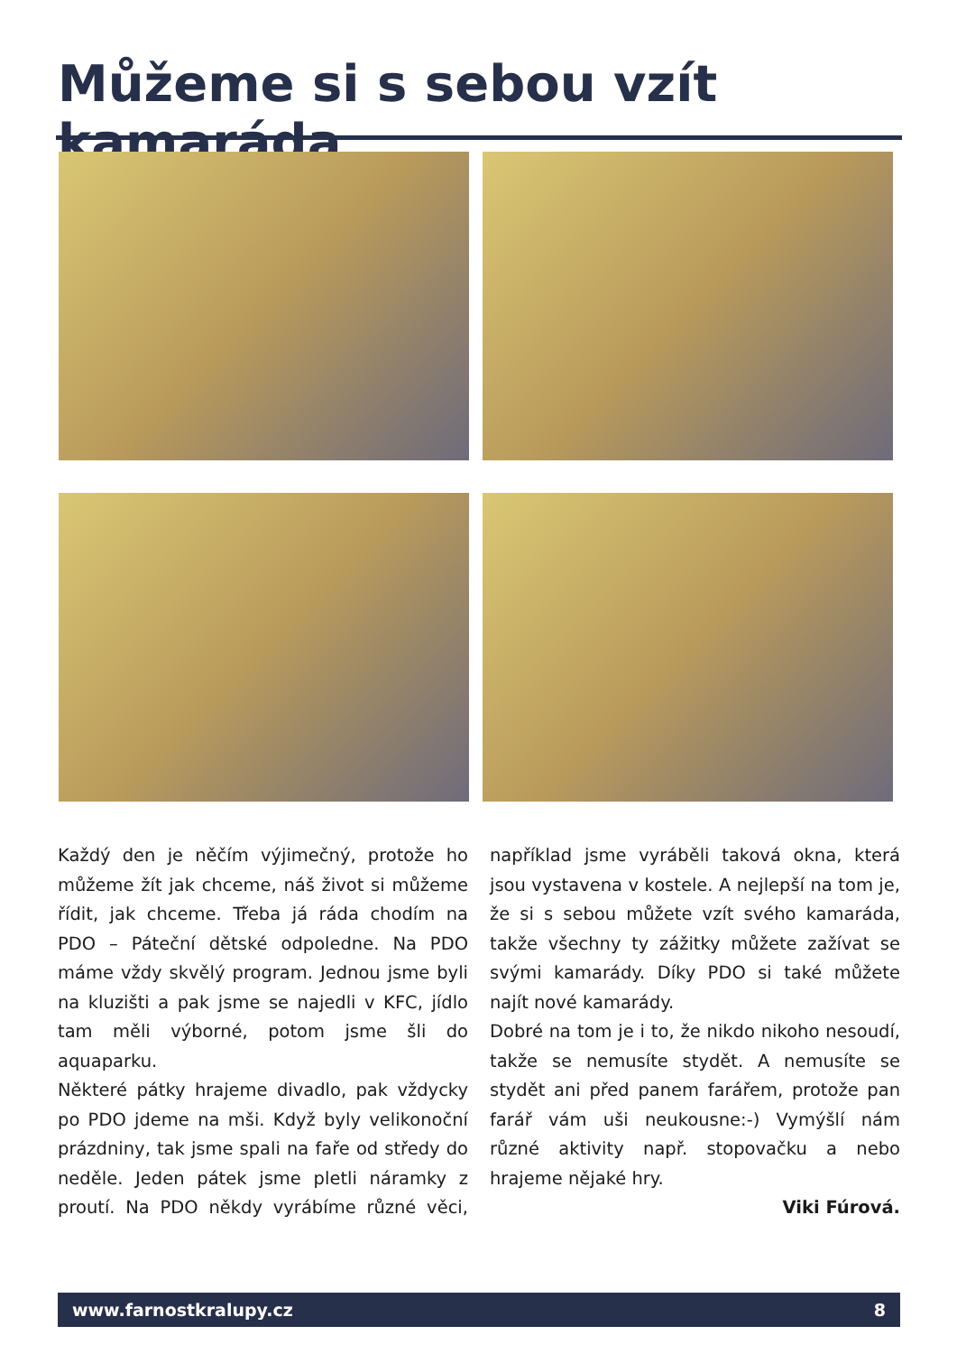Můžeme si s sebou vzít kamaráda
Každý den je něčím výjimečný, protože ho můžeme žít jak chceme, náš život si můžeme řídit, jak chceme. Třeba já ráda chodím na PDO – Páteční dětské odpoledne. Na PDO máme vždy skvělý program. Jednou jsme byli na kluzišti a pak jsme se najedli v KFC, jídlo tam měli výborné, potom jsme šli do aquaparku.
Některé pátky hrajeme divadlo, pak vždycky po PDO jdeme na mši. Když byly velikonoční prázdniny, tak jsme spali na faře od středy do neděle. Jeden pátek jsme pletli náramky z proutí. Na PDO někdy vyrábíme různé věci, například jsme vyráběli taková okna, která jsou vystavena v kostele. A nejlepší na tom je, že si s sebou můžete vzít svého kamaráda, takže všechny ty zážitky můžete zažívat se svými kamarády. Díky PDO si také můžete najít nové kamarády.
Dobré na tom je i to, že nikdo nikoho nesoudí, takže se nemusíte stydět. A nemusíte se stydět ani před panem farářem, protože pan farář vám uši neukousne:-) Vymýšlí nám různé aktivity např. stopovačku a nebo hrajeme nějaké hry.
Viki Fúrová.
www.farnostkralupy.cz 8